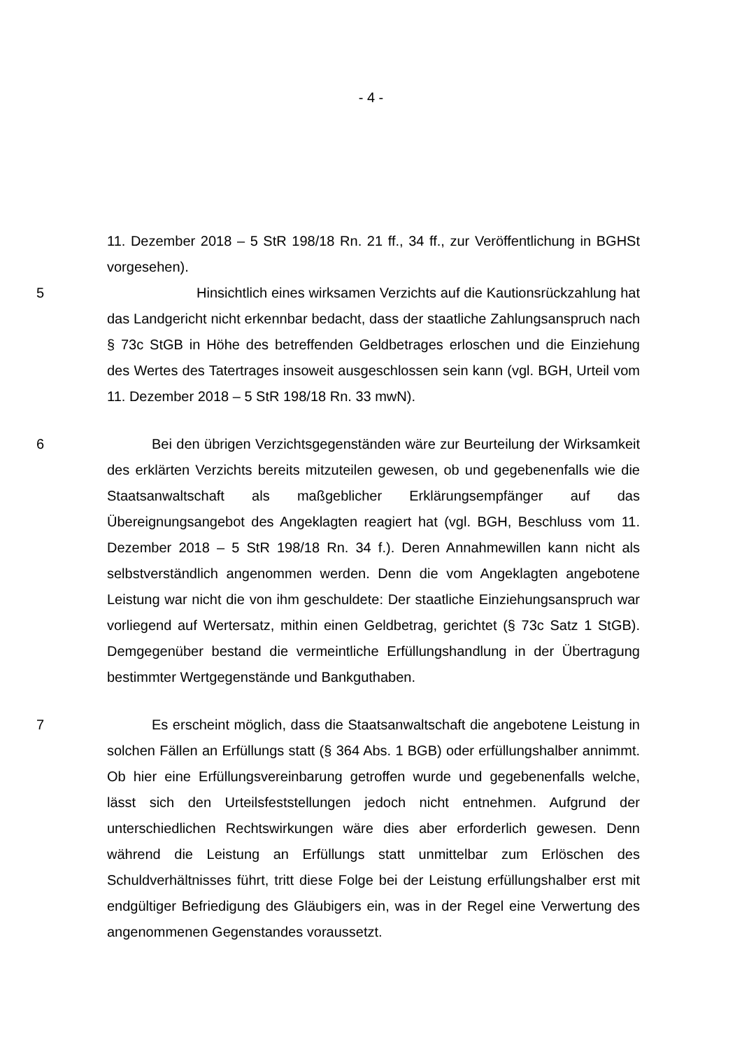- 4 -
11. Dezember 2018 – 5 StR 198/18 Rn. 21 ff., 34 ff., zur Veröffentlichung in BGHSt vorgesehen).
5 Hinsichtlich eines wirksamen Verzichts auf die Kautionsrückzahlung hat das Landgericht nicht erkennbar bedacht, dass der staatliche Zahlungsanspruch nach § 73c StGB in Höhe des betreffenden Geldbetrages erloschen und die Einziehung des Wertes des Tatertrages insoweit ausgeschlossen sein kann (vgl. BGH, Urteil vom 11. Dezember 2018 – 5 StR 198/18 Rn. 33 mwN).
6 Bei den übrigen Verzichtsgegenständen wäre zur Beurteilung der Wirksamkeit des erklärten Verzichts bereits mitzuteilen gewesen, ob und gegebenenfalls wie die Staatsanwaltschaft als maßgeblicher Erklärungsempfänger auf das Übereignungsangebot des Angeklagten reagiert hat (vgl. BGH, Beschluss vom 11. Dezember 2018 – 5 StR 198/18 Rn. 34 f.). Deren Annahmewillen kann nicht als selbstverständlich angenommen werden. Denn die vom Angeklagten angebotene Leistung war nicht die von ihm geschuldete: Der staatliche Einziehungsanspruch war vorliegend auf Wertersatz, mithin einen Geldbetrag, gerichtet (§ 73c Satz 1 StGB). Demgegenüber bestand die vermeintliche Erfüllungshandlung in der Übertragung bestimmter Wertgegenstände und Bankguthaben.
7 Es erscheint möglich, dass die Staatsanwaltschaft die angebotene Leistung in solchen Fällen an Erfüllungs statt (§ 364 Abs. 1 BGB) oder erfüllungshalber annimmt. Ob hier eine Erfüllungsvereinbarung getroffen wurde und gegebenenfalls welche, lässt sich den Urteilsfeststellungen jedoch nicht entnehmen. Aufgrund der unterschiedlichen Rechtswirkungen wäre dies aber erforderlich gewesen. Denn während die Leistung an Erfüllungs statt unmittelbar zum Erlöschen des Schuldverhältnisses führt, tritt diese Folge bei der Leistung erfüllungshalber erst mit endgültiger Befriedigung des Gläubigers ein, was in der Regel eine Verwertung des angenommenen Gegenstandes voraussetzt.